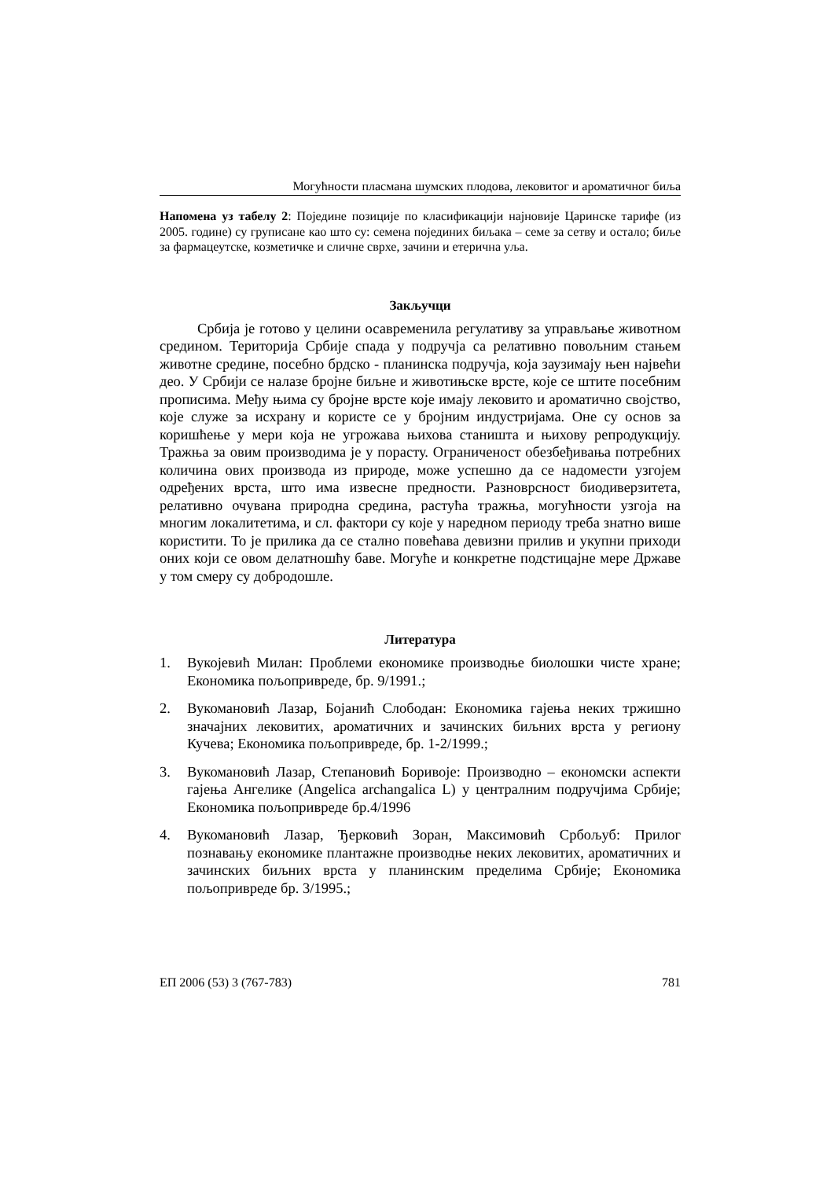Могућности пласмана шумских плодова, лековитог и ароматичног биља
Напомена уз табелу 2: Поједине позиције по класификацији најновије Царинске тарифе (из 2005. године) су груписане као што су: семена појединих биљака – семе за сетву и остало; биље за фармацеутске, козметичке и сличне сврхе, зачини и етерична уља.
Закључци
Србија је готово у целини осавременила регулативу за управљање животном средином. Територија Србије спада у подручја са релативно повољним стањем животне средине, посебно брдско - планинска подручја, која заузимају њен највећи део. У Србији се налазе бројне биљне и животињске врсте, које се штите посебним прописима. Међу њима су бројне врсте које имају лековито и ароматично својство, које служе за исхрану и користе се у бројним индустријама. Оне су основ за коришћење у мери која не угрожава њихова станишта и њихову репродукцију. Тражња за овим производима је у порасту. Ограниченост обезбеђивања потребних количина ових производа из природе, може успешно да се надомести узгојем одређених врста, што има извесне предности. Разноврсност биодиверзитета, релативно очувана природна средина, растућа тражња, могућности узгоја на многим локалитетима, и сл. фактори су које у наредном периоду треба знатно више користити. То је прилика да се стално повећава девизни прилив и укупни приходи оних који се овом делатношћу баве. Могуће и конкретне подстицајне мере Државе у том смеру су добродошле.
Литература
1. Вукојевић Милан: Проблеми економике производње биолошки чисте хране; Економика пољопривреде, бр. 9/1991.;
2. Вукомановић Лазар, Бојанић Слободан: Економика гајења неких тржишно значајних лековитих, ароматичних и зачинских биљних врста у региону Кучева; Економика пољопривреде, бр. 1-2/1999.;
3. Вукомановић Лазар, Степановић Боривоје: Производно – економски аспекти гајења Ангелике (Angelica archangalica L) у централним подручјима Србије; Економика пољопривреде бр.4/1996
4. Вукомановић Лазар, Ђерковић Зоран, Максимовић Србољуб: Прилог познавању економике плантажне производње неких лековитих, ароматичних и зачинских биљних врста у планинским пределима Србије; Економика пољопривреде бр. 3/1995.;
ЕП 2006 (53) 3 (767-783) 781